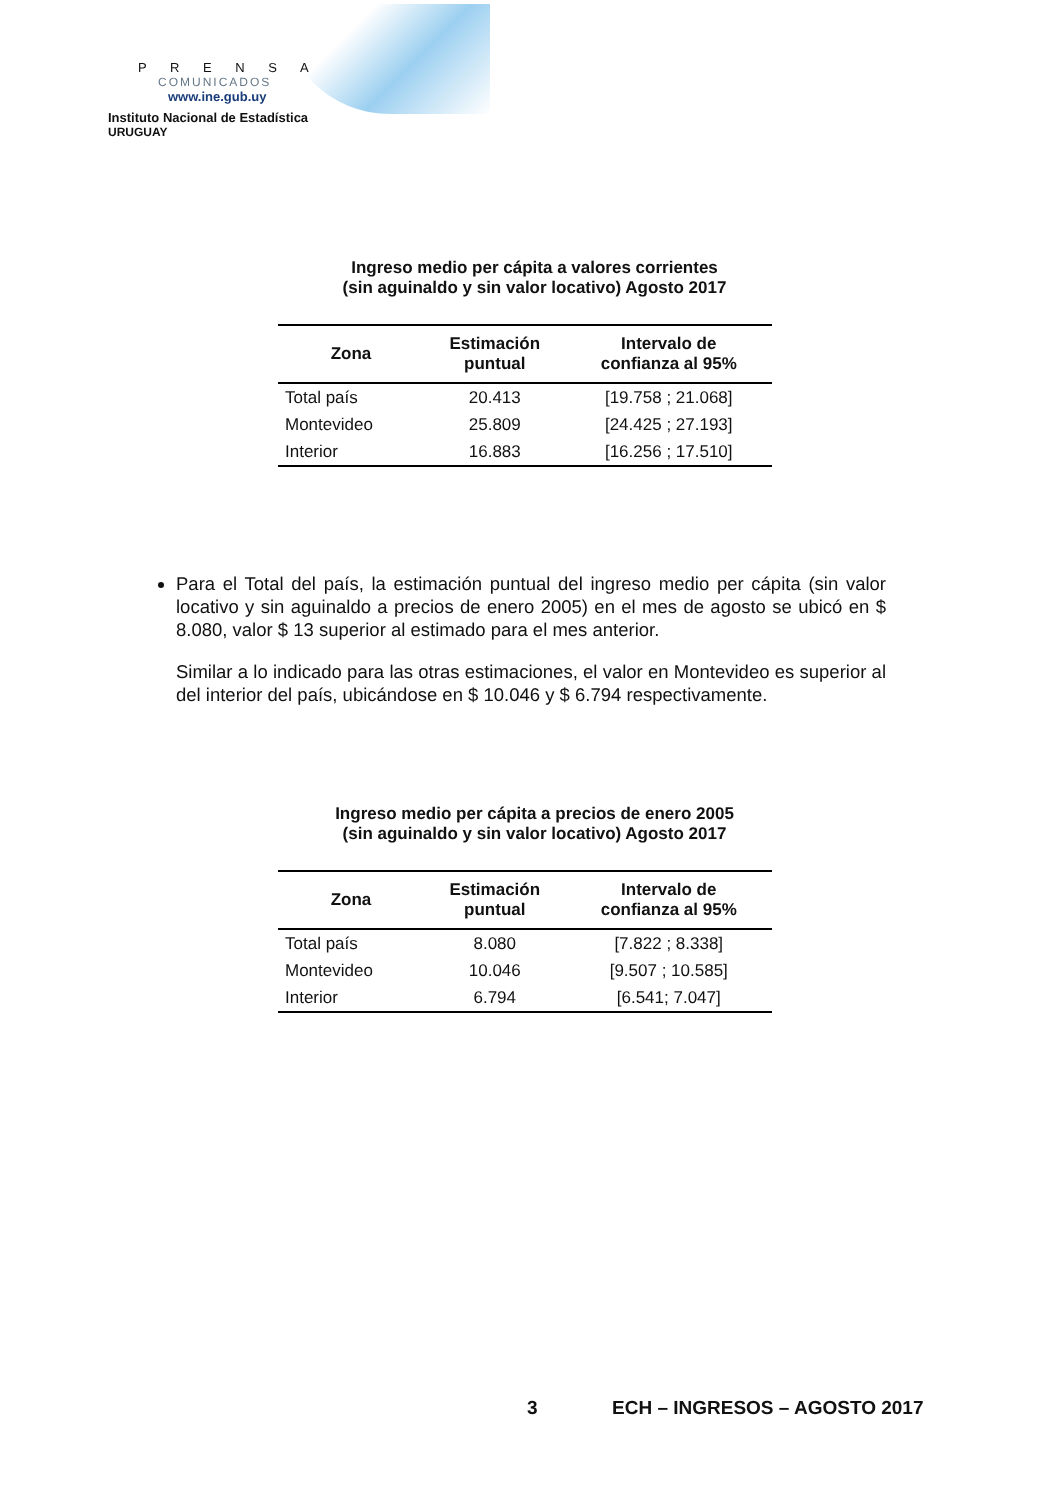P R E N S A
COMUNICADOS
www.ine.gub.uy
Instituto Nacional de Estadística
URUGUAY
Ingreso medio per cápita a valores corrientes
(sin aguinaldo y sin valor locativo) Agosto 2017
| Zona | Estimación puntual | Intervalo de confianza al 95% |
| --- | --- | --- |
| Total país | 20.413 | [19.758 ; 21.068] |
| Montevideo | 25.809 | [24.425 ; 27.193] |
| Interior | 16.883 | [16.256 ; 17.510] |
Para el Total del país, la estimación puntual del ingreso medio per cápita (sin valor locativo y sin aguinaldo a precios de enero 2005) en el mes de agosto se ubicó en $ 8.080, valor $ 13 superior al estimado para el mes anterior.
Similar a lo indicado para las otras estimaciones, el valor en Montevideo es superior al del interior del país, ubicándose en $ 10.046 y $ 6.794 respectivamente.
Ingreso medio per cápita a precios de enero 2005
(sin aguinaldo y sin valor locativo) Agosto 2017
| Zona | Estimación puntual | Intervalo de confianza al 95% |
| --- | --- | --- |
| Total país | 8.080 | [7.822 ; 8.338] |
| Montevideo | 10.046 | [9.507 ; 10.585] |
| Interior | 6.794 | [6.541; 7.047] |
3 ECH – INGRESOS – AGOSTO 2017